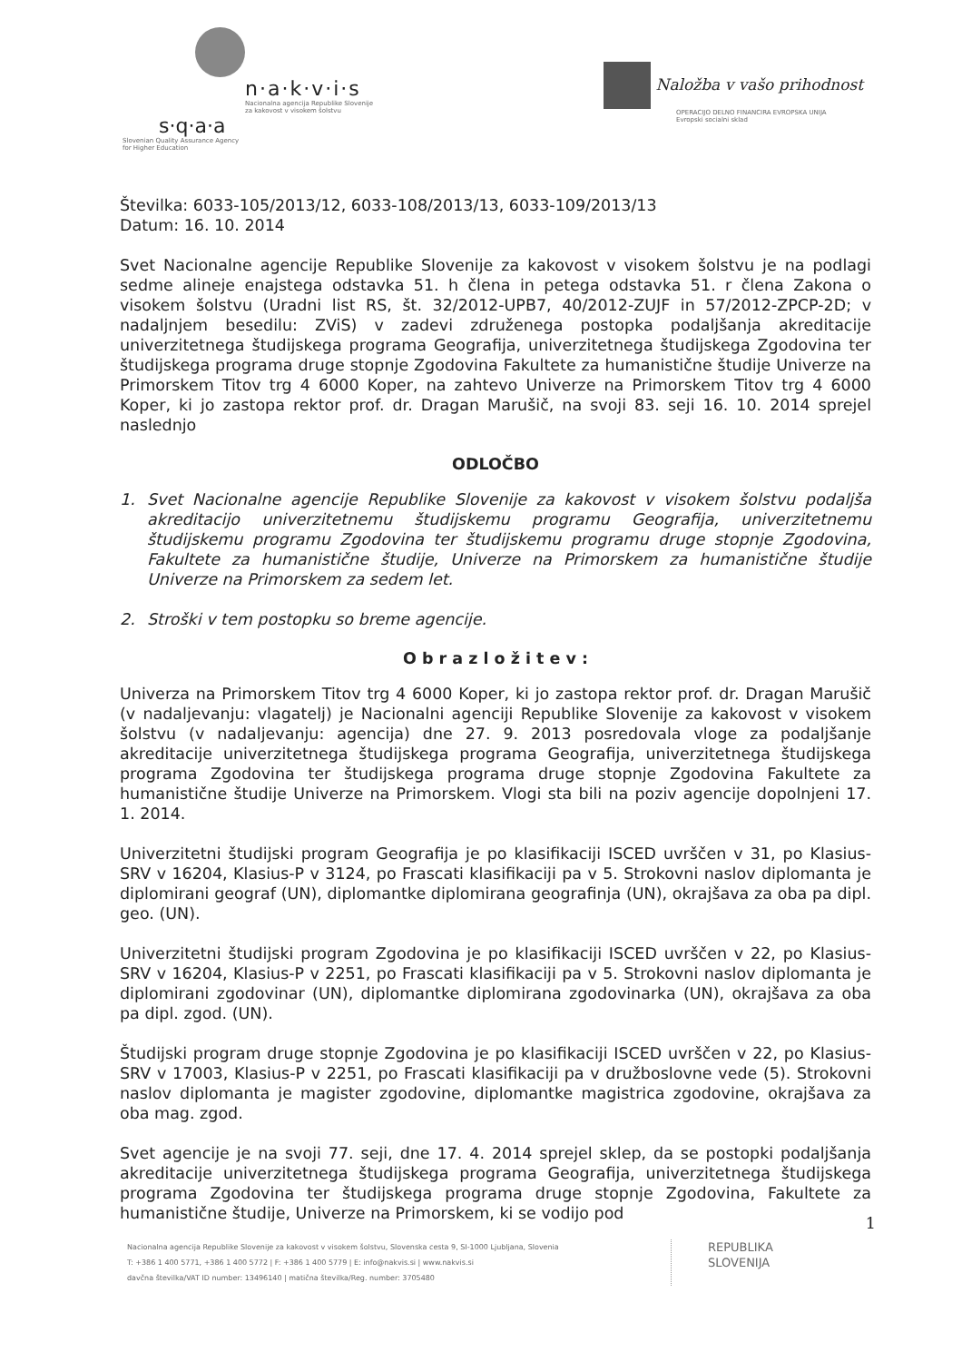n·a·k·v·i·s
Nacionalna agencija Republike Slovenije
za kakovost v visokem šolstvu
s·q·a·a
Slovenian Quality Assurance Agency
for Higher Education
Naložba v vašo prihodnost
OPERACIJO DELNO FINANCIRA EVROPSKA UNIJA
Evropski socialni sklad
Številka: 6033-105/2013/12, 6033-108/2013/13, 6033-109/2013/13
Datum: 16. 10. 2014
Svet Nacionalne agencije Republike Slovenije za kakovost v visokem šolstvu je na podlagi sedme alineje enajstega odstavka 51. h člena in petega odstavka 51. r člena Zakona o visokem šolstvu (Uradni list RS, št. 32/2012-UPB7, 40/2012-ZUJF in 57/2012-ZPCP-2D; v nadaljnjem besedilu: ZViS) v zadevi združenega postopka podaljšanja akreditacije univerzitetnega študijskega programa Geografija, univerzitetnega študijskega Zgodovina ter študijskega programa druge stopnje Zgodovina Fakultete za humanistične študije Univerze na Primorskem Titov trg 4 6000 Koper, na zahtevo Univerze na Primorskem Titov trg 4 6000 Koper, ki jo zastopa rektor prof. dr. Dragan Marušič, na svoji 83. seji 16. 10. 2014 sprejel naslednjo
ODLOČBO
1. Svet Nacionalne agencije Republike Slovenije za kakovost v visokem šolstvu podaljša akreditacijo univerzitetnemu študijskemu programu Geografija, univerzitetnemu študijskemu programu Zgodovina ter študijskemu programu druge stopnje Zgodovina, Fakultete za humanistične študije, Univerze na Primorskem za humanistične študije Univerze na Primorskem za sedem let.
2. Stroški v tem postopku so breme agencije.
O b r a z l o ž i t e v :
Univerza na Primorskem Titov trg 4 6000 Koper, ki jo zastopa rektor prof. dr. Dragan Marušič (v nadaljevanju: vlagatelj) je Nacionalni agenciji Republike Slovenije za kakovost v visokem šolstvu (v nadaljevanju: agencija) dne 27. 9. 2013 posredovala vloge za podaljšanje akreditacije univerzitetnega študijskega programa Geografija, univerzitetnega študijskega programa Zgodovina ter študijskega programa druge stopnje Zgodovina Fakultete za humanistične študije Univerze na Primorskem. Vlogi sta bili na poziv agencije dopolnjeni 17. 1. 2014.
Univerzitetni študijski program Geografija je po klasifikaciji ISCED uvrščen v 31, po Klasius-SRV v 16204, Klasius-P v 3124, po Frascati klasifikaciji pa v 5. Strokovni naslov diplomanta je diplomirani geograf (UN), diplomantke diplomirana geografinja (UN), okrajšava za oba pa dipl. geo. (UN).
Univerzitetni študijski program Zgodovina je po klasifikaciji ISCED uvrščen v 22, po Klasius-SRV v 16204, Klasius-P v 2251, po Frascati klasifikaciji pa v 5. Strokovni naslov diplomanta je diplomirani zgodovinar (UN), diplomantke diplomirana zgodovinarka (UN), okrajšava za oba pa dipl. zgod. (UN).
Študijski program druge stopnje Zgodovina je po klasifikaciji ISCED uvrščen v 22, po Klasius-SRV v 17003, Klasius-P v 2251, po Frascati klasifikaciji pa v družboslovne vede (5). Strokovni naslov diplomanta je magister zgodovine, diplomantke magistrica zgodovine, okrajšava za oba mag. zgod.
Svet agencije je na svoji 77. seji, dne 17. 4. 2014 sprejel sklep, da se postopki podaljšanja akreditacije univerzitetnega študijskega programa Geografija, univerzitetnega študijskega programa Zgodovina ter študijskega programa druge stopnje Zgodovina, Fakultete za humanistične študije, Univerze na Primorskem, ki se vodijo pod
1
Nacionalna agencija Republike Slovenije za kakovost v visokem šolstvu, Slovenska cesta 9, SI-1000 Ljubljana, Slovenia
T: +386 1 400 5771, +386 1 400 5772 | F: +386 1 400 5779 | E: info@nakvis.si | www.nakvis.si
davčna številka/VAT ID number: 13496140 | matična številka/Reg. number: 3705480
REPUBLIKA
SLOVENIJA